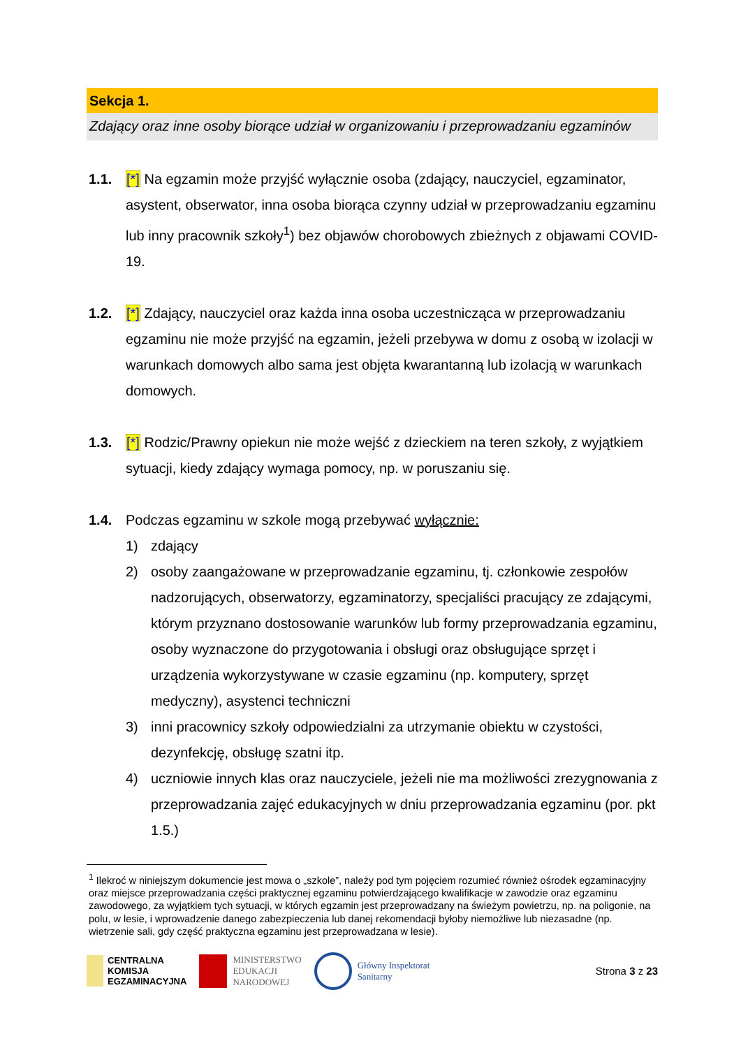Sekcja 1.
Zdający oraz inne osoby biorące udział w organizowaniu i przeprowadzaniu egzaminów
1.1. [*] Na egzamin może przyjść wyłącznie osoba (zdający, nauczyciel, egzaminator, asystent, obserwator, inna osoba biorąca czynny udział w przeprowadzaniu egzaminu lub inny pracownik szkoły<sup>1</sup>) bez objawów chorobowych zbieżnych z objawami COVID-19.
1.2. [*] Zdający, nauczyciel oraz każda inna osoba uczestnicząca w przeprowadzaniu egzaminu nie może przyjść na egzamin, jeżeli przebywa w domu z osobą w izolacji w warunkach domowych albo sama jest objęta kwarantanną lub izolacją w warunkach domowych.
1.3. [*] Rodzic/Prawny opiekun nie może wejść z dzieckiem na teren szkoły, z wyjątkiem sytuacji, kiedy zdający wymaga pomocy, np. w poruszaniu się.
1.4. Podczas egzaminu w szkole mogą przebywać wyłącznie:
1) zdający
2) osoby zaangażowane w przeprowadzanie egzaminu, tj. członkowie zespołów nadzorujących, obserwatorzy, egzaminatorzy, specjaliści pracujący ze zdającymi, którym przyznano dostosowanie warunków lub formy przeprowadzania egzaminu, osoby wyznaczone do przygotowania i obsługi oraz obsługujące sprzęt i urządzenia wykorzystywane w czasie egzaminu (np. komputery, sprzęt medyczny), asystenci techniczni
3) inni pracownicy szkoły odpowiedzialni za utrzymanie obiektu w czystości, dezynfekcję, obsługę szatni itp.
4) uczniowie innych klas oraz nauczyciele, jeżeli nie ma możliwości zrezygnowania z przeprowadzania zajęć edukacyjnych w dniu przeprowadzania egzaminu (por. pkt 1.5.)
<sup>1</sup> Ilekroć w niniejszym dokumencie jest mowa o „szkole”, należy pod tym pojęciem rozumieć również ośrodek egzaminacyjny oraz miejsce przeprowadzania części praktycznej egzaminu potwierdzającego kwalifikacje w zawodzie oraz egzaminu zawodowego, za wyjątkiem tych sytuacji, w których egzamin jest przeprowadzany na świeżym powietrzu, np. na poligonie, na polu, w lesie, i wprowadzenie danego zabezpieczenia lub danej rekomendacji byłoby niemożliwe lub niezasadne (np. wietrzenie sali, gdy część praktyczna egzaminu jest przeprowadzana w lesie).
CENTRALNA
KOMISJA
EGZAMINACYJNA
MINISTERSTWO
EDUKACJI
NARODOWEJ
Główny Inspektorat
Sanitarny
Strona 3 z 23